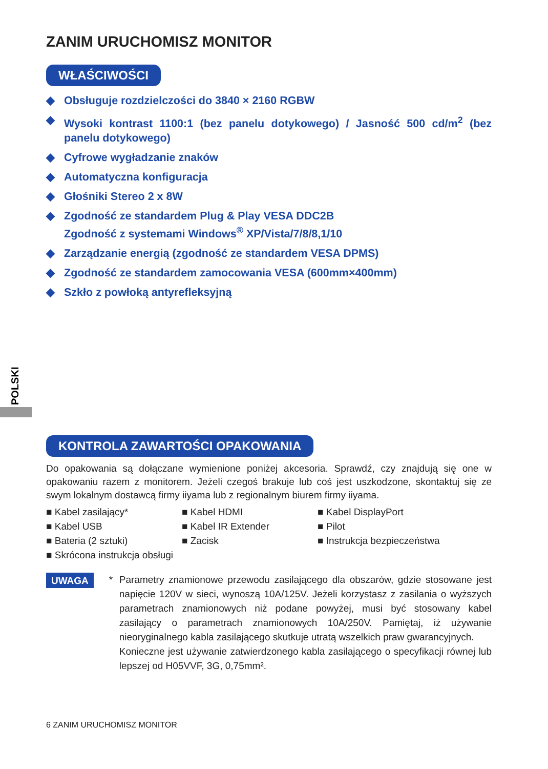ZANIM URUCHOMISZ MONITOR
WŁAŚCIWOŚCI
◆ Obsługuje rozdzielczości do 3840 × 2160 RGBW
◆ Wysoki kontrast 1100:1 (bez panelu dotykowego) / Jasność 500 cd/m<sup>2</sup> (bez panelu dotykowego)
◆ Cyfrowe wygładzanie znaków
◆ Automatyczna konfiguracja
◆ Głośniki Stereo 2 x 8W
◆ Zgodność ze standardem Plug & Play VESA DDC2B
Zgodność z systemami Windows<sup>®</sup> XP/Vista/7/8/8,1/10
◆ Zarządzanie energią (zgodność ze standardem VESA DPMS)
◆ Zgodność ze standardem zamocowania VESA (600mm×400mm)
◆ Szkło z powłoką antyrefleksyjną
KONTROLA ZAWARTOŚCI OPAKOWANIA
Do opakowania są dołączane wymienione poniżej akcesoria. Sprawdź, czy znajdują się one w opakowaniu razem z monitorem. Jeżeli czegoś brakuje lub coś jest uszkodzone, skontaktuj się ze swym lokalnym dostawcą firmy iiyama lub z regionalnym biurem firmy iiyama.
■ Kabel zasilający*
■ Kabel HDMI
■ Kabel DisplayPort
■ Kabel USB
■ Kabel IR Extender
■ Pilot
■ Bateria (2 sztuki)
■ Zacisk
■ Instrukcja bezpieczeństwa
■ Skrócona instrukcja obsługi
UWAGA
* Parametry znamionowe przewodu zasilającego dla obszarów, gdzie stosowane jest napięcie 120V w sieci, wynoszą 10A/125V. Jeżeli korzystasz z zasilania o wyższych parametrach znamionowych niż podane powyżej, musi być stosowany kabel zasilający o parametrach znamionowych 10A/250V. Pamiętaj, iż używanie nieoryginalnego kabla zasilającego skutkuje utratą wszelkich praw gwarancyjnych.
Konieczne jest używanie zatwierdzonego kabla zasilającego o specyfikacji równej lub lepszej od H05VVF, 3G, 0,75mm².
POLSKI
6 ZANIM URUCHOMISZ MONITOR